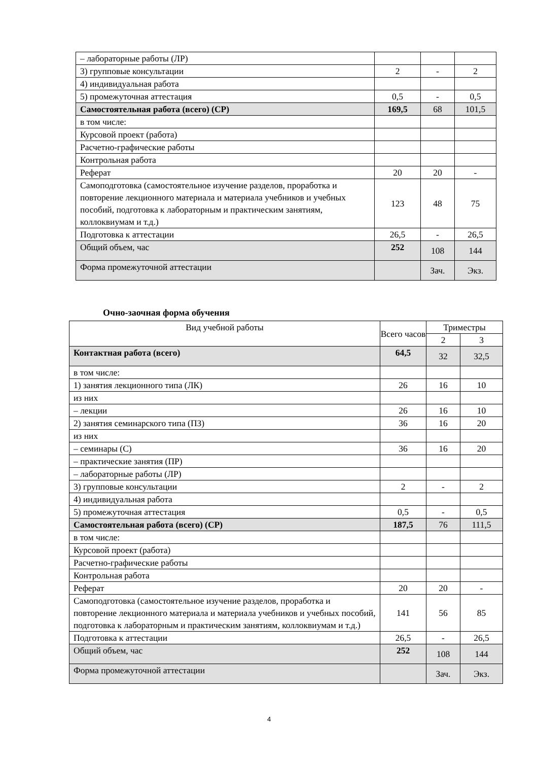| – лабораторные работы (ЛР) | | | |
| 3) групповые консультации | 2 | - | 2 |
| 4) индивидуальная работа | | | |
| 5) промежуточная аттестация | 0,5 | - | 0,5 |
| Самостоятельная работа (всего) (СР) | 169,5 | 68 | 101,5 |
| в том числе: | | | |
| Курсовой проект (работа) | | | |
| Расчетно-графические работы | | | |
| Контрольная работа | | | |
| Реферат | 20 | 20 | - |
| Самоподготовка (самостоятельное изучение разделов, проработка и повторение лекционного материала и материала учебников и учебных пособий, подготовка к лабораторным и практическим занятиям, коллоквиумам и т.д.) | 123 | 48 | 75 |
| Подготовка к аттестации | 26,5 | - | 26,5 |
| Общий объем, час | 252 | 108 | 144 |
| Форма промежуточной аттестации | | Зач. | Экз. |
Очно-заочная форма обучения
| Вид учебной работы | Всего часов | Триместры | |
| | | 2 | 3 |
| Контактная работа (всего) | 64,5 | 32 | 32,5 |
| в том числе: | | | |
| 1) занятия лекционного типа (ЛК) | 26 | 16 | 10 |
| из них | | | |
| – лекции | 26 | 16 | 10 |
| 2) занятия семинарского типа (ПЗ) | 36 | 16 | 20 |
| из них | | | |
| – семинары (С) | 36 | 16 | 20 |
| – практические занятия (ПР) | | | |
| – лабораторные работы (ЛР) | | | |
| 3) групповые консультации | 2 | - | 2 |
| 4) индивидуальная работа | | | |
| 5) промежуточная аттестация | 0,5 | - | 0,5 |
| Самостоятельная работа (всего) (СР) | 187,5 | 76 | 111,5 |
| в том числе: | | | |
| Курсовой проект (работа) | | | |
| Расчетно-графические работы | | | |
| Контрольная работа | | | |
| Реферат | 20 | 20 | - |
| Самоподготовка (самостоятельное изучение разделов, проработка и повторение лекционного материала и материала учебников и учебных пособий, подготовка к лабораторным и практическим занятиям, коллоквиумам и т.д.) | 141 | 56 | 85 |
| Подготовка к аттестации | 26,5 | - | 26,5 |
| Общий объем, час | 252 | 108 | 144 |
| Форма промежуточной аттестации | | Зач. | Экз. |
4